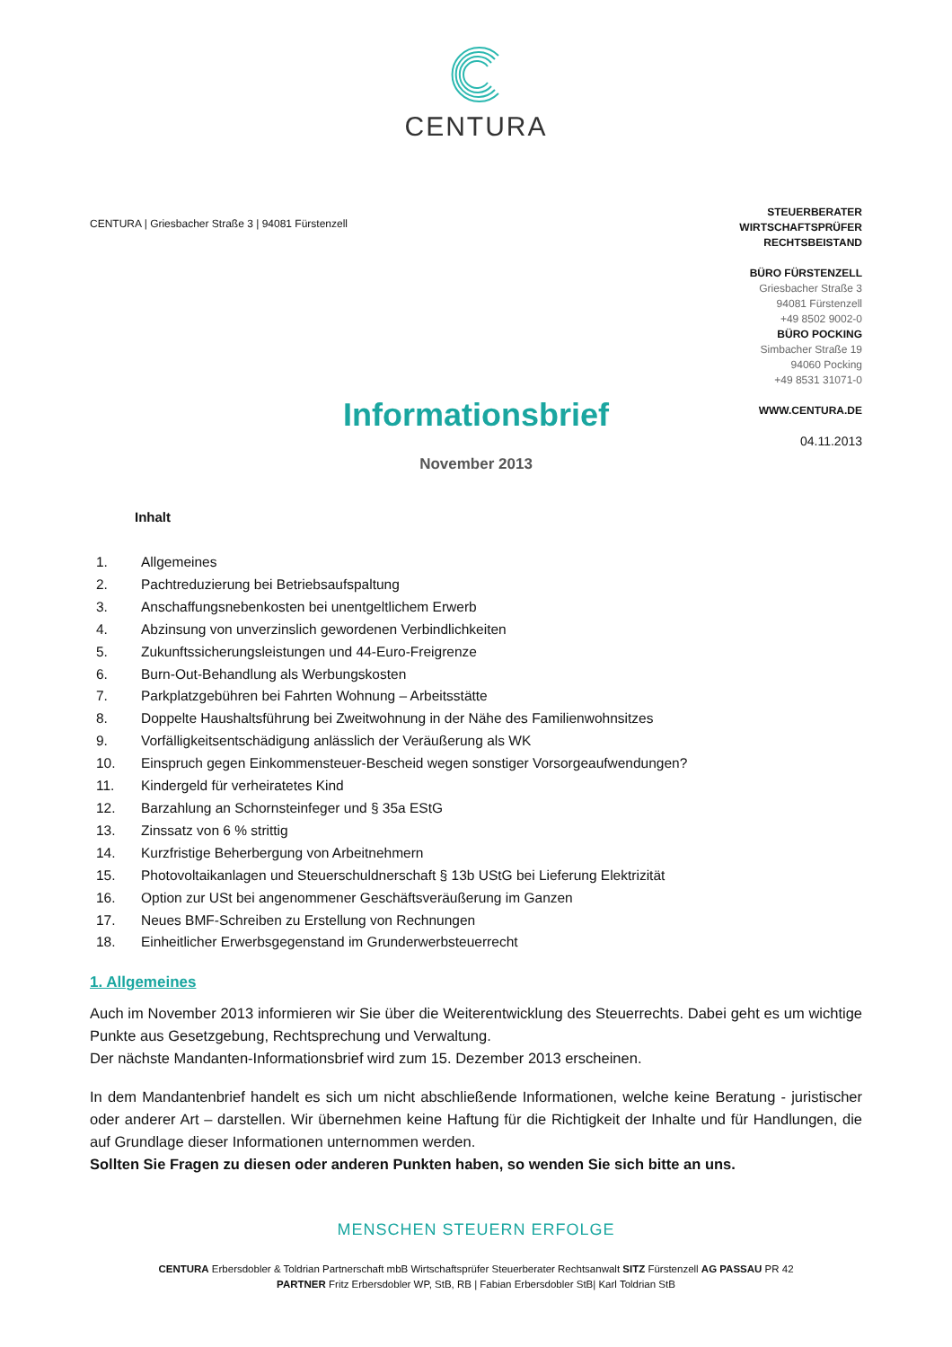CENTURA
CENTURA | Griesbacher Straße 3 | 94081 Fürstenzell
STEUERBERATER
WIRTSCHAFTSPRÜFER
RECHTSBEISTAND
BÜRO FÜRSTENZELL
Griesbacher Straße 3
94081 Fürstenzell
+49 8502 9002-0
BÜRO POCKING
Simbacher Straße 19
94060 Pocking
+49 8531 31071-0
WWW.CENTURA.DE
04.11.2013
Informationsbrief
November 2013
Inhalt
1. Allgemeines
2. Pachtreduzierung bei Betriebsaufspaltung
3. Anschaffungsnebenkosten bei unentgeltlichem Erwerb
4. Abzinsung von unverzinslich gewordenen Verbindlichkeiten
5. Zukunftssicherungsleistungen und 44-Euro-Freigrenze
6. Burn-Out-Behandlung als Werbungskosten
7. Parkplatzgebühren bei Fahrten Wohnung – Arbeitsstätte
8. Doppelte Haushaltsführung bei Zweitwohnung in der Nähe des Familienwohnsitzes
9. Vorfälligkeitsentschädigung anlässlich der Veräußerung als WK
10. Einspruch gegen Einkommensteuer-Bescheid wegen sonstiger Vorsorgeaufwendungen?
11. Kindergeld für verheiratetes Kind
12. Barzahlung an Schornsteinfeger und § 35a EStG
13. Zinssatz von 6 % strittig
14. Kurzfristige Beherbergung von Arbeitnehmern
15. Photovoltaikanlagen und Steuerschuldnerschaft § 13b UStG bei Lieferung Elektrizität
16. Option zur USt bei angenommener Geschäftsveräußerung im Ganzen
17. Neues BMF-Schreiben zu Erstellung von Rechnungen
18. Einheitlicher Erwerbsgegenstand im Grunderwerbsteuerrecht
1. Allgemeines
Auch im November 2013 informieren wir Sie über die Weiterentwicklung des Steuerrechts. Dabei geht es um wichtige Punkte aus Gesetzgebung, Rechtsprechung und Verwaltung.
Der nächste Mandanten-Informationsbrief wird zum 15. Dezember 2013 erscheinen.
In dem Mandantenbrief handelt es sich um nicht abschließende Informationen, welche keine Beratung - juristischer oder anderer Art – darstellen. Wir übernehmen keine Haftung für die Richtigkeit der Inhalte und für Handlungen, die auf Grundlage dieser Informationen unternommen werden.
Sollten Sie Fragen zu diesen oder anderen Punkten haben, so wenden Sie sich bitte an uns.
MENSCHEN STEUERN ERFOLGE
CENTURA Erbersdobler & Toldrian Partnerschaft mbB Wirtschaftsprüfer Steuerberater Rechtsanwalt SITZ Fürstenzell AG PASSAU PR 42
PARTNER Fritz Erbersdobler WP, StB, RB | Fabian Erbersdobler StB| Karl Toldrian StB